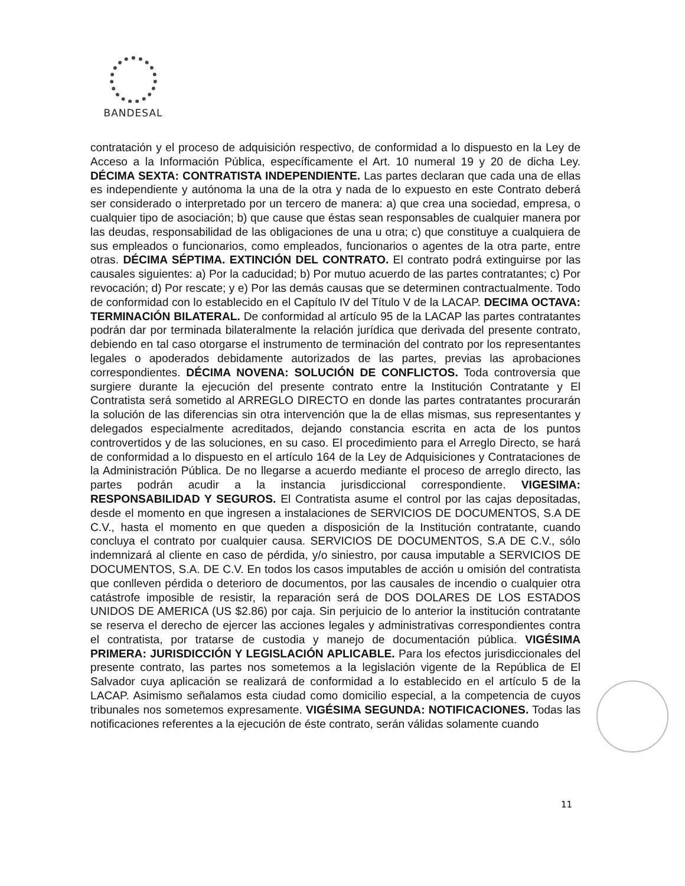BANDESAL
contratación y el proceso de adquisición respectivo, de conformidad a lo dispuesto en la Ley de Acceso a la Información Pública, específicamente el Art. 10 numeral 19 y 20 de dicha Ley. DÉCIMA SEXTA: CONTRATISTA INDEPENDIENTE. Las partes declaran que cada una de ellas es independiente y autónoma la una de la otra y nada de lo expuesto en este Contrato deberá ser considerado o interpretado por un tercero de manera: a) que crea una sociedad, empresa, o cualquier tipo de asociación; b) que cause que éstas sean responsables de cualquier manera por las deudas, responsabilidad de las obligaciones de una u otra; c) que constituye a cualquiera de sus empleados o funcionarios, como empleados, funcionarios o agentes de la otra parte, entre otras. DÉCIMA SÉPTIMA. EXTINCIÓN DEL CONTRATO. El contrato podrá extinguirse por las causales siguientes: a) Por la caducidad; b) Por mutuo acuerdo de las partes contratantes; c) Por revocación; d) Por rescate; y e) Por las demás causas que se determinen contractualmente. Todo de conformidad con lo establecido en el Capítulo IV del Título V de la LACAP. DECIMA OCTAVA: TERMINACIÓN BILATERAL. De conformidad al artículo 95 de la LACAP las partes contratantes podrán dar por terminada bilateralmente la relación jurídica que derivada del presente contrato, debiendo en tal caso otorgarse el instrumento de terminación del contrato por los representantes legales o apoderados debidamente autorizados de las partes, previas las aprobaciones correspondientes. DÉCIMA NOVENA: SOLUCIÓN DE CONFLICTOS. Toda controversia que surgiere durante la ejecución del presente contrato entre la Institución Contratante y El Contratista será sometido al ARREGLO DIRECTO en donde las partes contratantes procurarán la solución de las diferencias sin otra intervención que la de ellas mismas, sus representantes y delegados especialmente acreditados, dejando constancia escrita en acta de los puntos controvertidos y de las soluciones, en su caso. El procedimiento para el Arreglo Directo, se hará de conformidad a lo dispuesto en el artículo 164 de la Ley de Adquisiciones y Contrataciones de la Administración Pública. De no llegarse a acuerdo mediante el proceso de arreglo directo, las partes podrán acudir a la instancia jurisdiccional correspondiente. VIGESIMA: RESPONSABILIDAD Y SEGUROS. El Contratista asume el control por las cajas depositadas, desde el momento en que ingresen a instalaciones de SERVICIOS DE DOCUMENTOS, S.A DE C.V., hasta el momento en que queden a disposición de la Institución contratante, cuando concluya el contrato por cualquier causa. SERVICIOS DE DOCUMENTOS, S.A DE C.V., sólo indemnizará al cliente en caso de pérdida, y/o siniestro, por causa imputable a SERVICIOS DE DOCUMENTOS, S.A. DE C.V. En todos los casos imputables de acción u omisión del contratista que conlleven pérdida o deterioro de documentos, por las causales de incendio o cualquier otra catástrofe imposible de resistir, la reparación será de DOS DOLARES DE LOS ESTADOS UNIDOS DE AMERICA (US $2.86) por caja. Sin perjuicio de lo anterior la institución contratante se reserva el derecho de ejercer las acciones legales y administrativas correspondientes contra el contratista, por tratarse de custodia y manejo de documentación pública. VIGÉSIMA PRIMERA: JURISDICCIÓN Y LEGISLACIÓN APLICABLE. Para los efectos jurisdiccionales del presente contrato, las partes nos sometemos a la legislación vigente de la República de El Salvador cuya aplicación se realizará de conformidad a lo establecido en el artículo 5 de la LACAP. Asimismo señalamos esta ciudad como domicilio especial, a la competencia de cuyos tribunales nos sometemos expresamente. VIGÉSIMA SEGUNDA: NOTIFICACIONES. Todas las notificaciones referentes a la ejecución de éste contrato, serán válidas solamente cuando
11